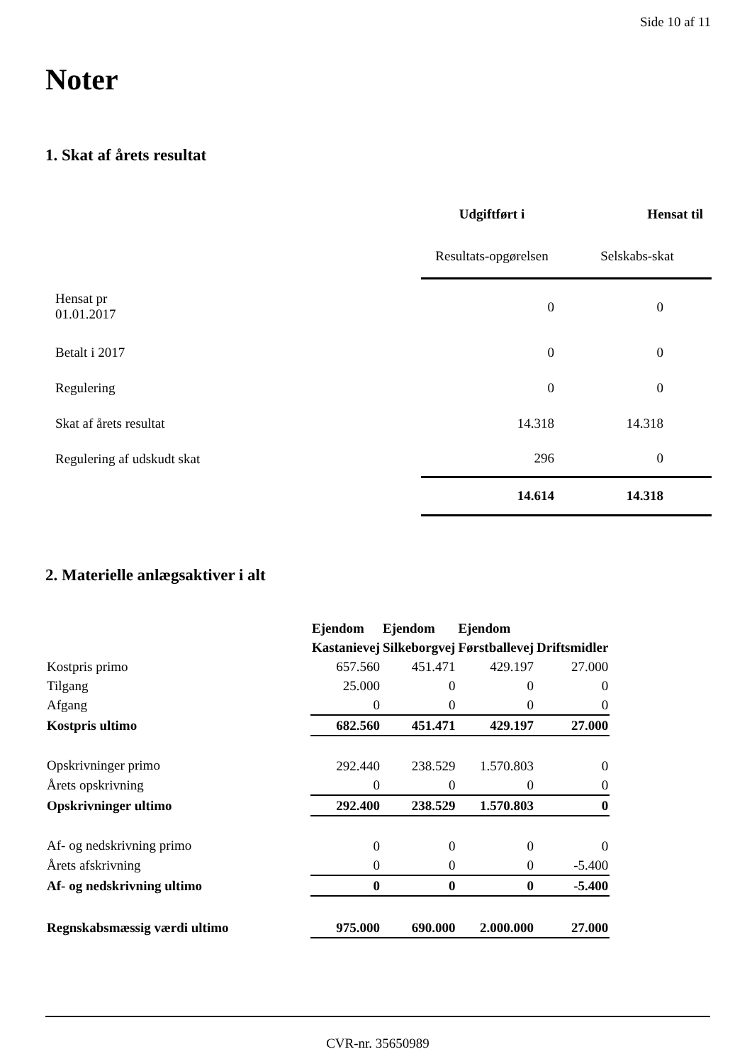Side 10 af 11
Noter
1. Skat af årets resultat
| | Udgiftført i | Hensat til | |
| | Resultats-opgørelsen | Selskabs-skat | |
| Hensat pr 01.01.2017 | 0 | 0 | |
| Betalt i 2017 | 0 | 0 | |
| Regulering | 0 | 0 | |
| Skat af årets resultat | 14.318 | 14.318 | |
| Regulering af udskudt skat | 296 | 0 | |
| | 14.614 | 14.318 | |
2. Materielle anlægsaktiver i alt
| | Ejendom Kastanievej | Ejendom Silkeborgvej | Ejendom Førstballevej | Driftsmidler |
| Kostpris primo | 657.560 | 451.471 | 429.197 | 27.000 |
| Tilgang | 25.000 | 0 | 0 | 0 |
| Afgang | 0 | 0 | 0 | 0 |
| Kostpris ultimo | 682.560 | 451.471 | 429.197 | 27.000 |
| Opskrivninger primo | 292.440 | 238.529 | 1.570.803 | 0 |
| Årets opskrivning | 0 | 0 | 0 | 0 |
| Opskrivninger ultimo | 292.400 | 238.529 | 1.570.803 | 0 |
| Af- og nedskrivning primo | 0 | 0 | 0 | 0 |
| Årets afskrivning | 0 | 0 | 0 | -5.400 |
| Af- og nedskrivning ultimo | 0 | 0 | 0 | -5.400 |
| Regnskabsmæssig værdi ultimo | 975.000 | 690.000 | 2.000.000 | 27.000 |
CVR-nr. 35650989